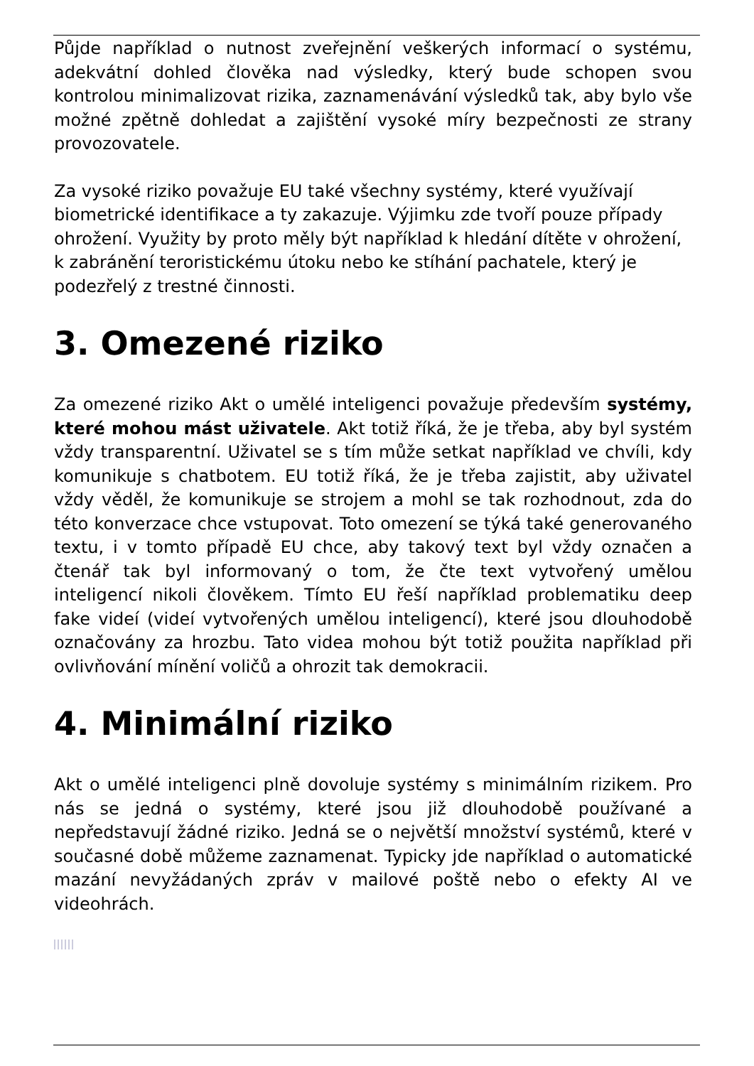Půjde například o nutnost zveřejnění veškerých informací o systému, adekvátní dohled člověka nad výsledky, který bude schopen svou kontrolou minimalizovat rizika, zaznamenávání výsledků tak, aby bylo vše možné zpětně dohledat a zajištění vysoké míry bezpečnosti ze strany provozovatele.
Za vysoké riziko považuje EU také všechny systémy, které využívají biometrické identifikace a ty zakazuje. Výjimku zde tvoří pouze případy ohrožení. Využity by proto měly být například k hledání dítěte v ohrožení, k zabránění teroristickému útoku nebo ke stíhání pachatele, který je podezřelý z trestné činnosti.
3. Omezené riziko
Za omezené riziko Akt o umělé inteligenci považuje především systémy, které mohou mást uživatele. Akt totiž říká, že je třeba, aby byl systém vždy transparentní. Uživatel se s tím může setkat například ve chvíli, kdy komunikuje s chatbotem. EU totiž říká, že je třeba zajistit, aby uživatel vždy věděl, že komunikuje se strojem a mohl se tak rozhodnout, zda do této konverzace chce vstupovat. Toto omezení se týká také generovaného textu, i v tomto případě EU chce, aby takový text byl vždy označen a čtenář tak byl informovaný o tom, že čte text vytvořený umělou inteligencí nikoli člověkem. Tímto EU řeší například problematiku deep fake videí (videí vytvořených umělou inteligencí), které jsou dlouhodobě označovány za hrozbu. Tato videa mohou být totiž použita například při ovlivňování mínění voličů a ohrozit tak demokracii.
4. Minimální riziko
Akt o umělé inteligenci plně dovoluje systémy s minimálním rizikem. Pro nás se jedná o systémy, které jsou již dlouhodobě používané a nepředstavují žádné riziko. Jedná se o největší množství systémů, které v současné době můžeme zaznamenat. Typicky jde například o automatické mazání nevyžádaných zpráv v mailové poště nebo o efekty AI ve videohrách.